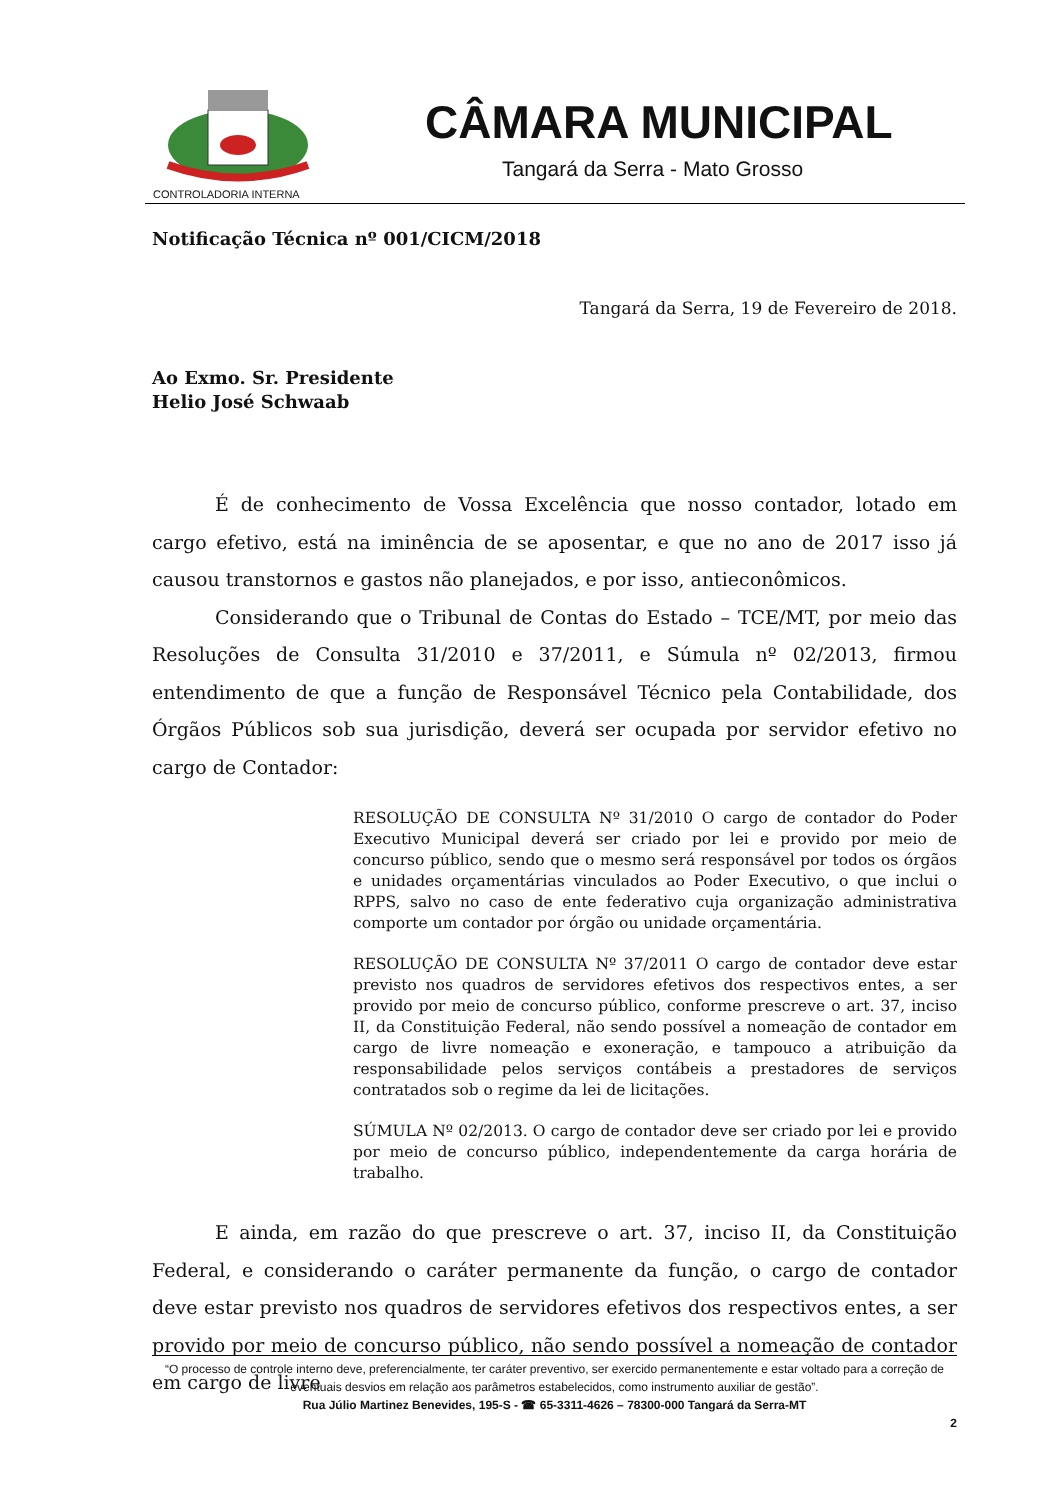CONTROLADORIA INTERNA
CÂMARA MUNICIPAL
Tangará da Serra - Mato Grosso
Notificação Técnica nº 001/CICM/2018
Tangará da Serra, 19 de Fevereiro de 2018.
Ao Exmo. Sr. Presidente
Helio José Schwaab
É de conhecimento de Vossa Excelência que nosso contador, lotado em cargo efetivo, está na iminência de se aposentar, e que no ano de 2017 isso já causou transtornos e gastos não planejados, e por isso, antieconômicos.
Considerando que o Tribunal de Contas do Estado – TCE/MT, por meio das Resoluções de Consulta 31/2010 e 37/2011, e Súmula nº 02/2013, firmou entendimento de que a função de Responsável Técnico pela Contabilidade, dos Órgãos Públicos sob sua jurisdição, deverá ser ocupada por servidor efetivo no cargo de Contador:
RESOLUÇÃO DE CONSULTA Nº 31/2010 O cargo de contador do Poder Executivo Municipal deverá ser criado por lei e provido por meio de concurso público, sendo que o mesmo será responsável por todos os órgãos e unidades orçamentárias vinculados ao Poder Executivo, o que inclui o RPPS, salvo no caso de ente federativo cuja organização administrativa comporte um contador por órgão ou unidade orçamentária.
RESOLUÇÃO DE CONSULTA Nº 37/2011 O cargo de contador deve estar previsto nos quadros de servidores efetivos dos respectivos entes, a ser provido por meio de concurso público, conforme prescreve o art. 37, inciso II, da Constituição Federal, não sendo possível a nomeação de contador em cargo de livre nomeação e exoneração, e tampouco a atribuição da responsabilidade pelos serviços contábeis a prestadores de serviços contratados sob o regime da lei de licitações.
SÚMULA Nº 02/2013. O cargo de contador deve ser criado por lei e provido por meio de concurso público, independentemente da carga horária de trabalho.
E ainda, em razão do que prescreve o art. 37, inciso II, da Constituição Federal, e considerando o caráter permanente da função, o cargo de contador deve estar previsto nos quadros de servidores efetivos dos respectivos entes, a ser provido por meio de concurso público, não sendo possível a nomeação de contador em cargo de livre
“O processo de controle interno deve, preferencialmente, ter caráter preventivo, ser exercido permanentemente e estar voltado para a correção de eventuais desvios em relação aos parâmetros estabelecidos, como instrumento auxiliar de gestão”.
Rua Júlio Martinez Benevides, 195-S - ☎ 65-3311-4626 – 78300-000 Tangará da Serra-MT
2